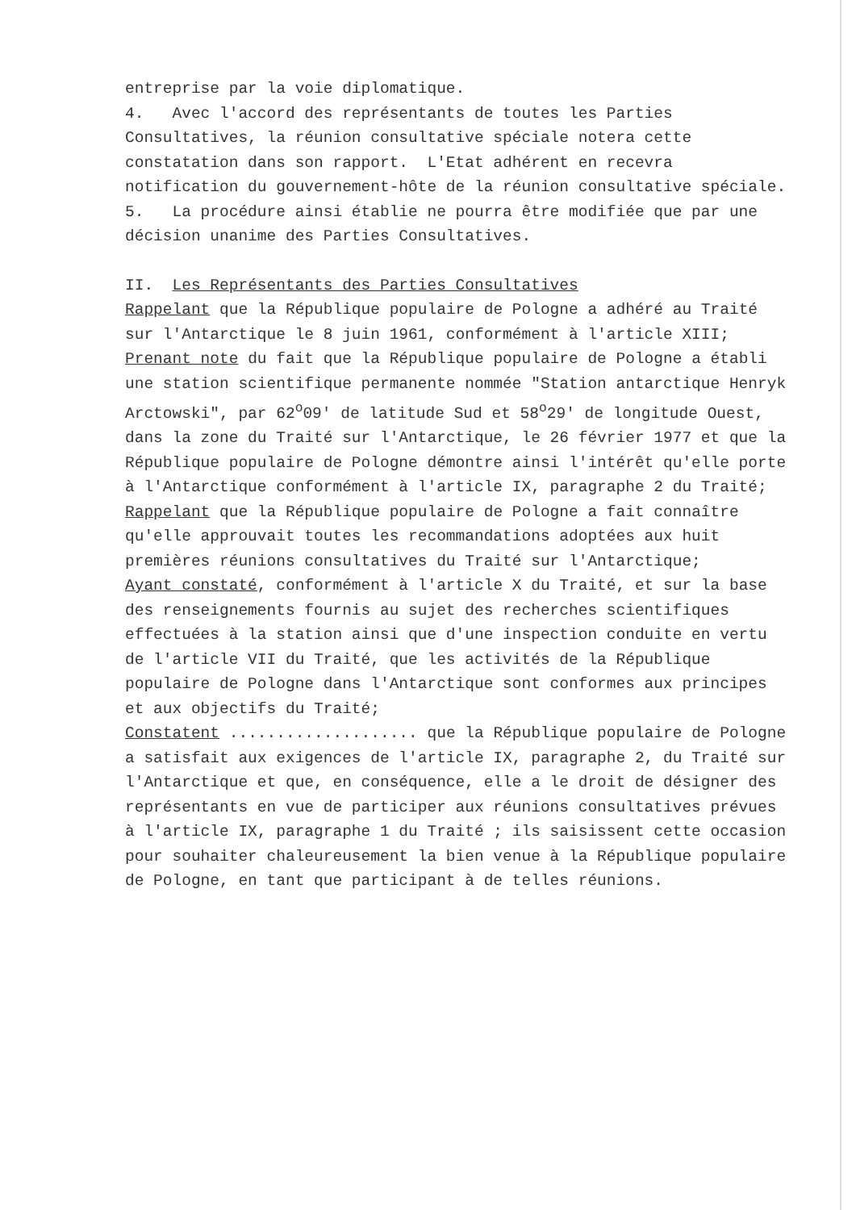entreprise par la voie diplomatique.
4. Avec l'accord des représentants de toutes les Parties Consultatives, la réunion consultative spéciale notera cette constatation dans son rapport. L'Etat adhérent en recevra notification du gouvernement-hôte de la réunion consultative spéciale.
5. La procédure ainsi établie ne pourra être modifiée que par une décision unanime des Parties Consultatives.
II. Les Représentants des Parties Consultatives
Rappelant que la République populaire de Pologne a adhéré au Traité sur l'Antarctique le 8 juin 1961, conformément à l'article XIII;
Prenant note du fait que la République populaire de Pologne a établi une station scientifique permanente nommée "Station antarctique Henryk Arctowski", par 62<sup>o</sup>09' de latitude Sud et 58<sup>o</sup>29' de longitude Ouest, dans la zone du Traité sur l'Antarctique, le 26 février 1977 et que la République populaire de Pologne démontre ainsi l'intérêt qu'elle porte à l'Antarctique conformément à l'article IX, paragraphe 2 du Traité;
Rappelant que la République populaire de Pologne a fait connaître qu'elle approuvait toutes les recommandations adoptées aux huit premières réunions consultatives du Traité sur l'Antarctique;
Ayant constaté, conformément à l'article X du Traité, et sur la base des renseignements fournis au sujet des recherches scientifiques effectuées à la station ainsi que d'une inspection conduite en vertu de l'article VII du Traité, que les activités de la République populaire de Pologne dans l'Antarctique sont conformes aux principes et aux objectifs du Traité;
Constatent .................... que la République populaire de Pologne a satisfait aux exigences de l'article IX, paragraphe 2, du Traité sur l'Antarctique et que, en conséquence, elle a le droit de désigner des représentants en vue de participer aux réunions consultatives prévues à l'article IX, paragraphe 1 du Traité ; ils saisissent cette occasion pour souhaiter chaleureusement la bien venue à la République populaire de Pologne, en tant que participant à de telles réunions.